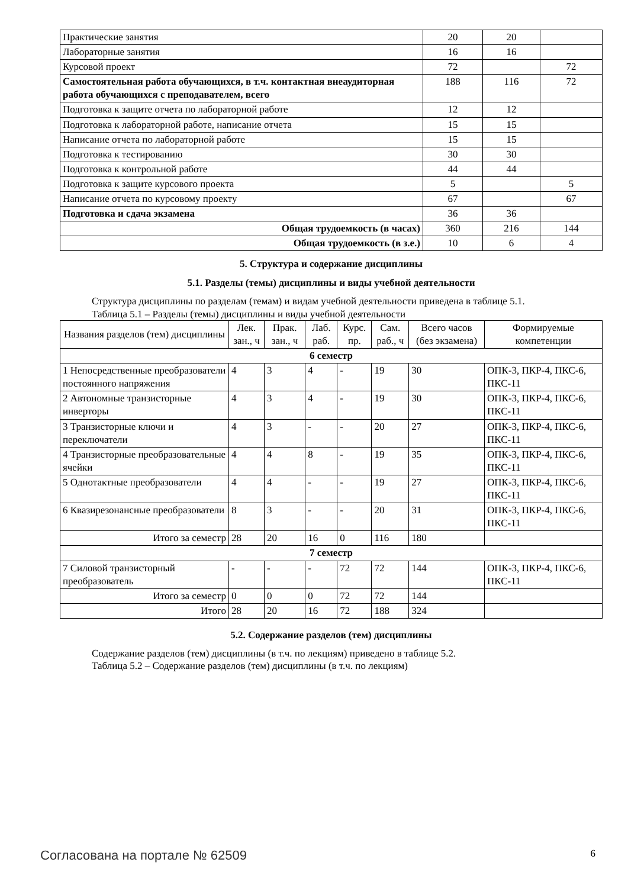| Практические занятия | 20 | 20 | |
| Лабораторные занятия | 16 | 16 | |
| Курсовой проект | 72 | | 72 |
| Самостоятельная работа обучающихся, в т.ч. контактная внеаудиторная работа обучающихся с преподавателем, всего | 188 | 116 | 72 |
| Подготовка к защите отчета по лабораторной работе | 12 | 12 | |
| Подготовка к лабораторной работе, написание отчета | 15 | 15 | |
| Написание отчета по лабораторной работе | 15 | 15 | |
| Подготовка к тестированию | 30 | 30 | |
| Подготовка к контрольной работе | 44 | 44 | |
| Подготовка к защите курсового проекта | 5 | | 5 |
| Написание отчета по курсовому проекту | 67 | | 67 |
| Подготовка и сдача экзамена | 36 | 36 | |
| Общая трудоемкость (в часах) | 360 | 216 | 144 |
| Общая трудоемкость (в з.е.) | 10 | 6 | 4 |
5. Структура и содержание дисциплины
5.1. Разделы (темы) дисциплины и виды учебной деятельности
Структура дисциплины по разделам (темам) и видам учебной деятельности приведена в таблице 5.1.
Таблица 5.1 – Разделы (темы) дисциплины и виды учебной деятельности
| Названия разделов (тем) дисциплины | Лек. зан., ч | Прак. зан., ч | Лаб. раб. | Курс. пр. | Сам. раб., ч | Всего часов (без экзамена) | Формируемые компетенции |
| --- | --- | --- | --- | --- | --- | --- | --- |
| 6 семестр | | | | | | | |
| 1 Непосредственные преобразователи постоянного напряжения | 4 | 3 | 4 | - | 19 | 30 | ОПК-3, ПКР-4, ПКС-6, ПКС-11 |
| 2 Автономные транзисторные инверторы | 4 | 3 | 4 | - | 19 | 30 | ОПК-3, ПКР-4, ПКС-6, ПКС-11 |
| 3 Транзисторные ключи и переключатели | 4 | 3 | - | - | 20 | 27 | ОПК-3, ПКР-4, ПКС-6, ПКС-11 |
| 4 Транзисторные преобразовательные ячейки | 4 | 4 | 8 | - | 19 | 35 | ОПК-3, ПКР-4, ПКС-6, ПКС-11 |
| 5 Однотактные преобразователи | 4 | 4 | - | - | 19 | 27 | ОПК-3, ПКР-4, ПКС-6, ПКС-11 |
| 6 Квазирезонансные преобразователи | 8 | 3 | - | - | 20 | 31 | ОПК-3, ПКР-4, ПКС-6, ПКС-11 |
| Итого за семестр | 28 | 20 | 16 | 0 | 116 | 180 | |
| 7 семестр | | | | | | | |
| 7 Силовой транзисторный преобразователь | - | - | - | 72 | 72 | 144 | ОПК-3, ПКР-4, ПКС-6, ПКС-11 |
| Итого за семестр | 0 | 0 | 0 | 72 | 72 | 144 | |
| Итого | 28 | 20 | 16 | 72 | 188 | 324 | |
5.2. Содержание разделов (тем) дисциплины
Содержание разделов (тем) дисциплины (в т.ч. по лекциям) приведено в таблице 5.2.
Таблица 5.2 – Содержание разделов (тем) дисциплины (в т.ч. по лекциям)
Согласована на портале № 62509 6